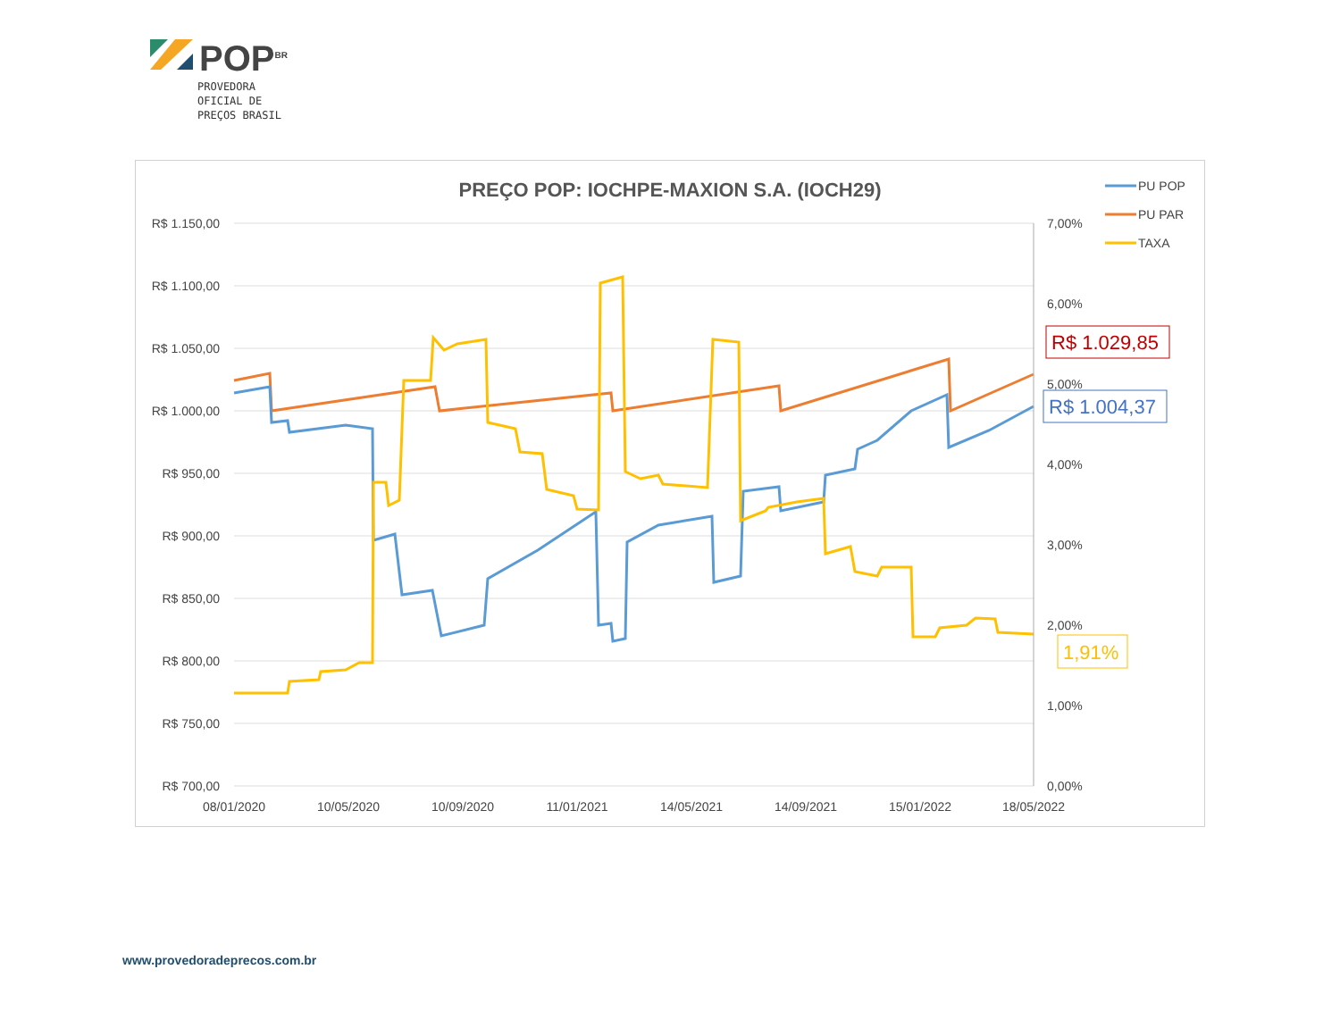POP<sup>BR</sup>
PROVEDORA
OFICIAL DE
PREÇOS BRASIL
PREÇO POP: IOCHPE-MAXION S.A. (IOCH29)
R$ 1.150,00
R$ 1.100,00
R$ 1.050,00
R$ 1.000,00
R$ 950,00
R$ 900,00
R$ 850,00
R$ 800,00
R$ 750,00
R$ 700,00
7,00%
6,00%
5,00%
4,00%
3,00%
2,00%
1,00%
0,00%
08/01/2020
10/05/2020
10/09/2020
11/01/2021
14/05/2021
14/09/2021
15/01/2022
18/05/2022
PU POP
PU PAR
TAXA
R$ 1.029,85
R$ 1.004,37
1,91%
www.provedoradeprecos.com.br